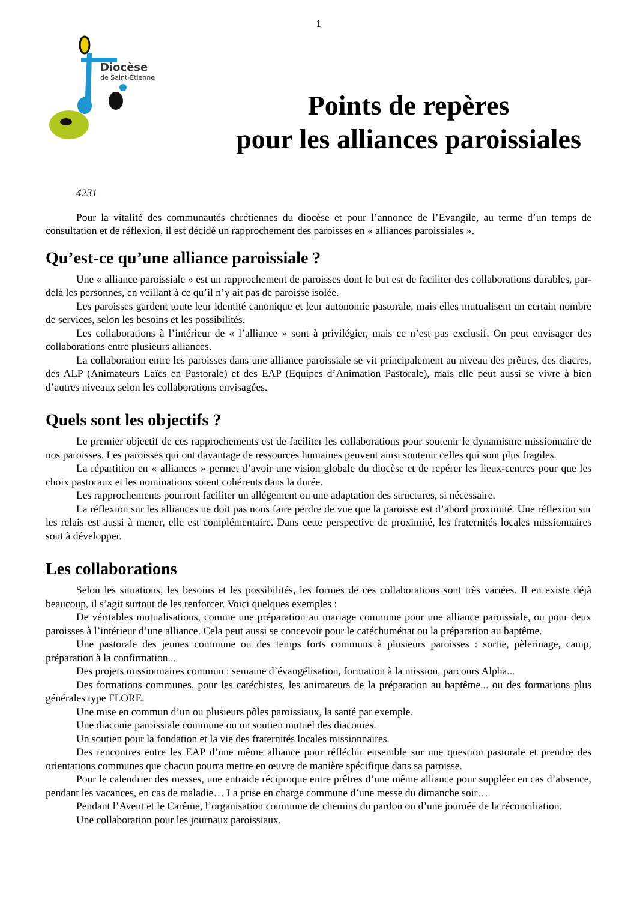1
Diocèse
de Saint-Étienne
Points de repères
pour les alliances paroissiales
4231
Pour la vitalité des communautés chrétiennes du diocèse et pour l’annonce de l’Evangile, au terme d’un temps de consultation et de réflexion, il est décidé un rapprochement des paroisses en « alliances paroissiales ».
Qu’est-ce qu’une alliance paroissiale ?
Une « alliance paroissiale » est un rapprochement de paroisses dont le but est de faciliter des collaborations durables, par-delà les personnes, en veillant à ce qu’il n’y ait pas de paroisse isolée.
Les paroisses gardent toute leur identité canonique et leur autonomie pastorale, mais elles mutualisent un certain nombre de services, selon les besoins et les possibilités.
Les collaborations à l’intérieur de « l’alliance » sont à privilégier, mais ce n’est pas exclusif. On peut envisager des collaborations entre plusieurs alliances.
La collaboration entre les paroisses dans une alliance paroissiale se vit principalement au niveau des prêtres, des diacres, des ALP (Animateurs Laïcs en Pastorale) et des EAP (Equipes d’Animation Pastorale), mais elle peut aussi se vivre à bien d’autres niveaux selon les collaborations envisagées.
Quels sont les objectifs ?
Le premier objectif de ces rapprochements est de faciliter les collaborations pour soutenir le dynamisme missionnaire de nos paroisses. Les paroisses qui ont davantage de ressources humaines peuvent ainsi soutenir celles qui sont plus fragiles.
La répartition en « alliances » permet d’avoir une vision globale du diocèse et de repérer les lieux-centres pour que les choix pastoraux et les nominations soient cohérents dans la durée.
Les rapprochements pourront faciliter un allégement ou une adaptation des structures, si nécessaire.
La réflexion sur les alliances ne doit pas nous faire perdre de vue que la paroisse est d’abord proximité. Une réflexion sur les relais est aussi à mener, elle est complémentaire. Dans cette perspective de proximité, les fraternités locales missionnaires sont à développer.
Les collaborations
Selon les situations, les besoins et les possibilités, les formes de ces collaborations sont très variées. Il en existe déjà beaucoup, il s’agit surtout de les renforcer. Voici quelques exemples :
De véritables mutualisations, comme une préparation au mariage commune pour une alliance paroissiale, ou pour deux paroisses à l’intérieur d’une alliance. Cela peut aussi se concevoir pour le catéchuménat ou la préparation au baptême.
Une pastorale des jeunes commune ou des temps forts communs à plusieurs paroisses : sortie, pèlerinage, camp, préparation à la confirmation...
Des projets missionnaires commun : semaine d’évangélisation, formation à la mission, parcours Alpha...
Des formations communes, pour les catéchistes, les animateurs de la préparation au baptême... ou des formations plus générales type FLORE.
Une mise en commun d’un ou plusieurs pôles paroissiaux, la santé par exemple.
Une diaconie paroissiale commune ou un soutien mutuel des diaconies.
Un soutien pour la fondation et la vie des fraternités locales missionnaires.
Des rencontres entre les EAP d’une même alliance pour réfléchir ensemble sur une question pastorale et prendre des orientations communes que chacun pourra mettre en œuvre de manière spécifique dans sa paroisse.
Pour le calendrier des messes, une entraide réciproque entre prêtres d’une même alliance pour suppléer en cas d’absence, pendant les vacances, en cas de maladie… La prise en charge commune d’une messe du dimanche soir…
Pendant l’Avent et le Carême, l’organisation commune de chemins du pardon ou d’une journée de la réconciliation.
Une collaboration pour les journaux paroissiaux.